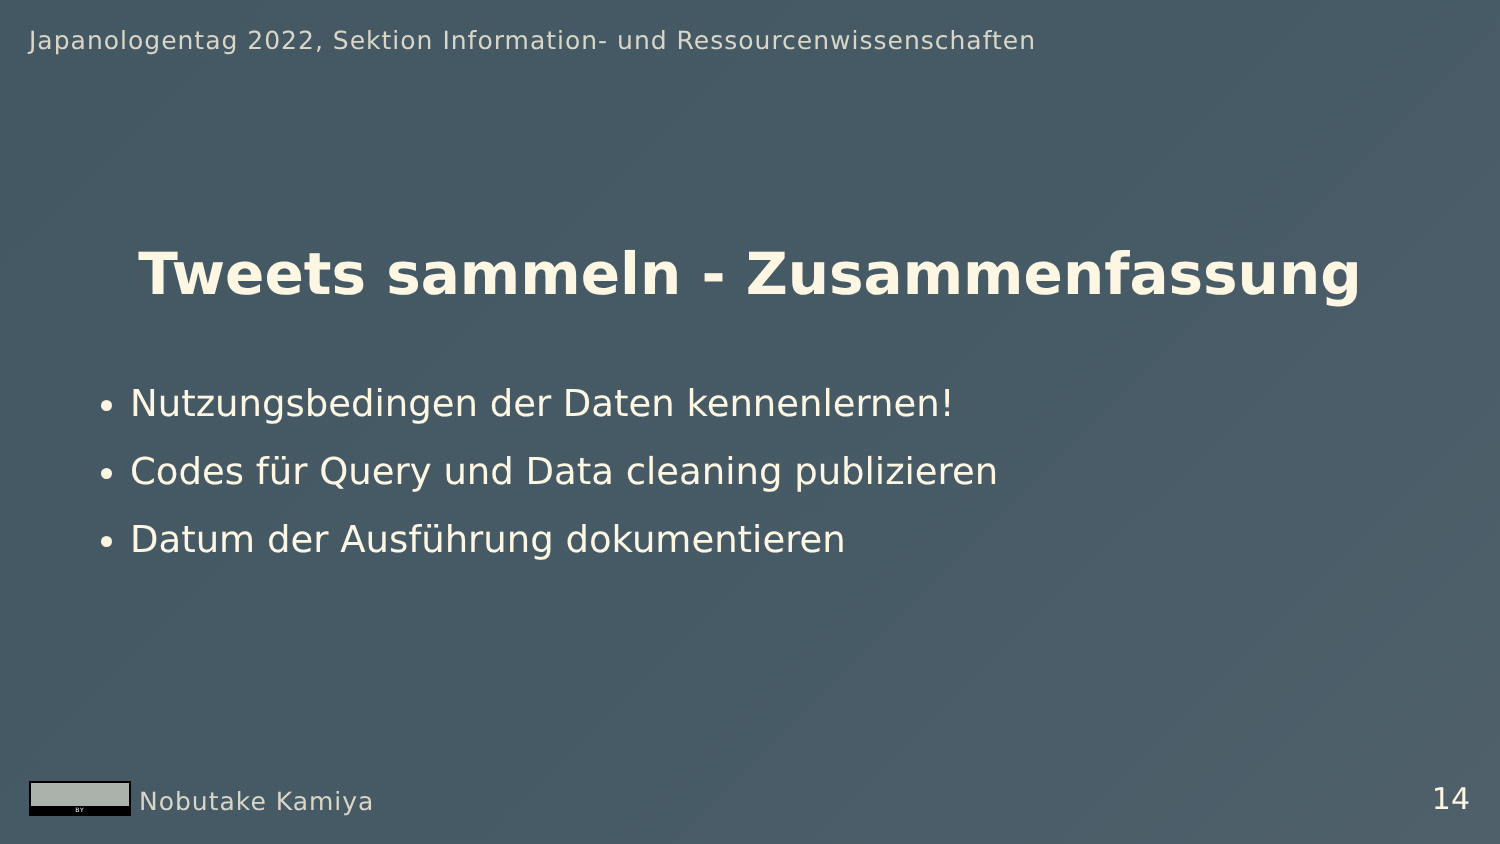Japanologentag 2022, Sektion Information- und Ressourcenwissenschaften
Tweets sammeln - Zusammenfassung
Nutzungsbedingen der Daten kennenlernen!
Codes für Query und Data cleaning publizieren
Datum der Ausführung dokumentieren
BY
Nobutake Kamiya
14